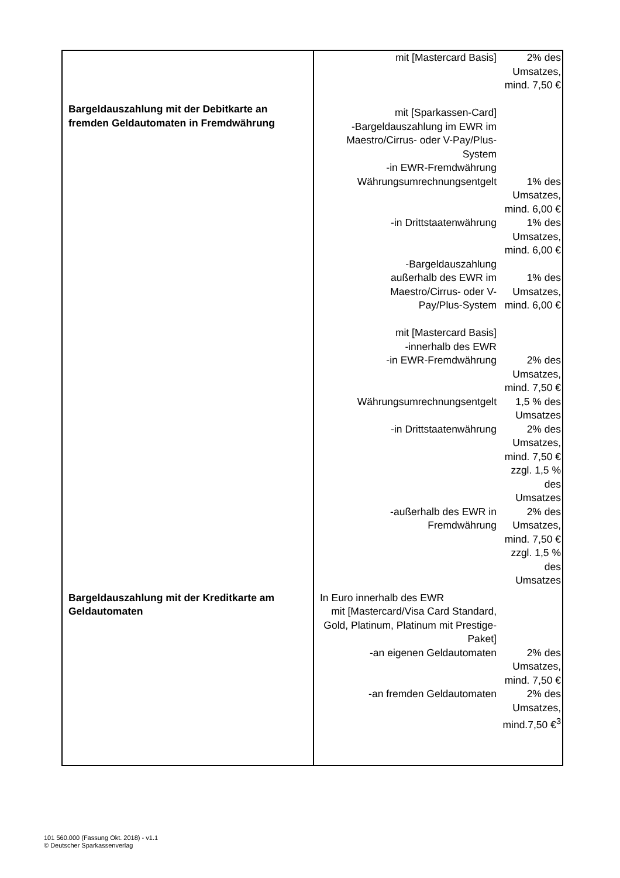| Bargeldauszahlung mit der Debitkarte an fremden Geldautomaten in Fremdwährung | / mit [Mastercard Basis] / 2% des Umsatzes, mind. 7,50 € / / mit [Sparkassen-Card] -Bargeldauszahlung im EWR im Maestro/Cirrus- oder V-Pay/Plus-System -in EWR-Fremdwährung / / / Währungsumrechnungsentgelt / 1% des Umsatzes, mind. 6,00 € / / -in Drittstaatenwährung / 1% des Umsatzes, mind. 6,00 € / / -Bargeldauszahlung außerhalb des EWR im Maestro/Cirrus- oder V- Pay/Plus-System / 1% des Umsatzes, mind. 6,00 € / / mit [Mastercard Basis] -innerhalb des EWR -in EWR-Fremdwährung / 2% des Umsatzes, mind. 7,50 € / / Währungsumrechnungsentgelt / 1,5 % des Umsatzes / / -in Drittstaatenwährung / 2% des Umsatzes, mind. 7,50 € zzgl. 1,5 % des Umsatzes / / -außerhalb des EWR in Fremdwährung / 2% des Umsatzes, mind. 7,50 € zzgl. 1,5 % des Umsatzes / |
| Bargeldauszahlung mit der Kreditkarte am Geldautomaten | / In Euro innerhalb des EWR / / / mit [Mastercard/Visa Card Standard, Gold, Platinum, Platinum mit Prestige-Paket] / / / -an eigenen Geldautomaten / 2% des Umsatzes, mind. 7,50 € / / -an fremden Geldautomaten / 2% des Umsatzes, mind.7,50 €<sup>3</sup> / |
101 560.000 (Fassung Okt. 2018) - v1.1
© Deutscher Sparkassenverlag